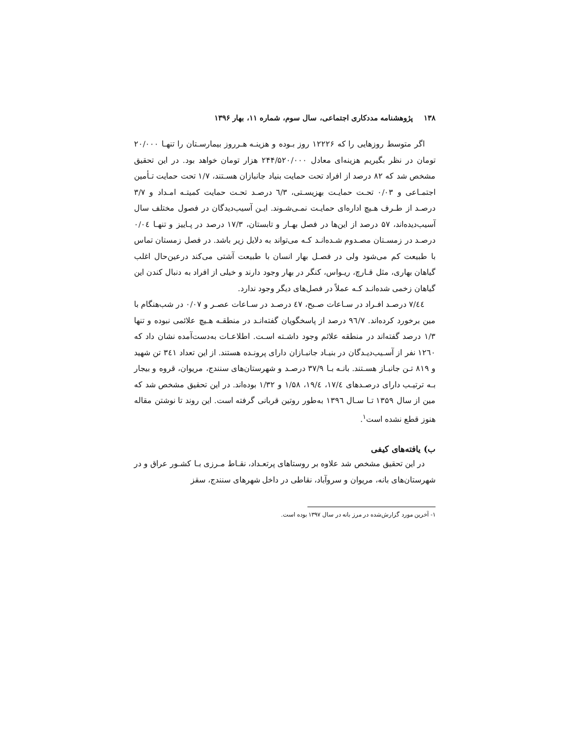۱۳۸پژوهشنامه مددکاری اجتماعی، سال سوم، شماره ۱۱، بهار ۱۳۹۶
اگر متوسط روزهایی را که ۱۲۲۲۶ روز بـوده و هزینـه هـرروز بیمارسـتان را تنهـا ۲۰/۰۰۰ تومان در نظر بگیریم هزینه‌ای معادل ۲۴۴/۵۲۰/۰۰۰ هزار تومان خواهد بود. در این تحقیق مشخص شد که ۸۲ درصد از افراد تحت حمایت بنیاد جانبازان هسـتند، ۱/۷ تحت حمایت تـأمین اجتمـاعی و ۰/۰۳ تحـت حمایـت بهزیسـتی، ٦/۳ درصـد تحـت حمایت کمیتـه امـداد و ۳/۷ درصـد از طـرف هـیچ اداره‌ای حمایـت نمـی‌شـوند. ایـن آسیب‌دیدگان در فصول مختلف سال آسیب‌دیده‌اند، ۵۷ درصد از این‌ها در فصل بهـار و تابستان، ۱۷/۳ درصد در پـاییز و تنهـا ۰/۰٤ درصـد در زمسـتان مصـدوم شـده‌انـد کـه می‌تواند به دلایل زیر باشد. در فصل زمستان تماس با طبیعت کم می‌شود ولی در فصـل بهار انسان با طبیعت آشتی می‌کند درعین‌حال اغلب گیاهان بهاری، مثل قـارچ، ریـواس، کنگر در بهار وجود دارند و خیلی از افراد به دنبال کندن این گیاهان زخمی شده‌انـد کـه عملاً در فصل‌های دیگر وجود ندارد.
٤٤/۷ درصـد افـراد در سـاعات صـبح، ٤۷ درصـد در سـاعات عصـر و ۰/۰۷ در شب‌هنگام با مین برخورد کرده‌اند. ۹٦/۷ درصد از پاسخگویان گفته‌انـد در منطقـه هـیچ علائمی نبوده و تنها ۱/۳ درصد گفته‌اند در منطقه علائم وجود داشـته اسـت. اطلاعـات به‌دست‌آمده نشان داد که ۱۲٦۰ نفر از آسـیب‌دیـدگان در بنیـاد جانبـازان دارای پرونـده هستند. از این تعداد ۳٤۱ تن شهید و ۸۱۹ تـن جانبـاز هسـتند. بانـه بـا ۳۷/۹ درصـد و شهرستان‌های سنندج، مریوان، قروه و بیجار بـه ترتیـب دارای درصـدهای ۱۷/٤، ۱۹/٤، ۱/۵۸ و ۱/۳۲ بوده‌اند. در این تحقیق مشخص شد که مین از سال ۱۳۵۹ تـا سـال ۱۳۹٦ به‌طور روتین قربانی گرفته است. این روند تا نوشتن مقاله هنوز قطع نشده است<sup>۱</sup>.
ب) یافته‌های کیفی
در این تحقیق مشخص شد علاوه بر روستاهای پرتعـداد، نقـاط مـرزی بـا کشـور عراق و در شهرستان‌های بانه، مریوان و سروآباد، نقاطی در داخل شهرهای سنندج، سقز
۱- آخرین مورد گزارش‌شده در مرز بانه در سال ۱۳۹۷ بوده است.